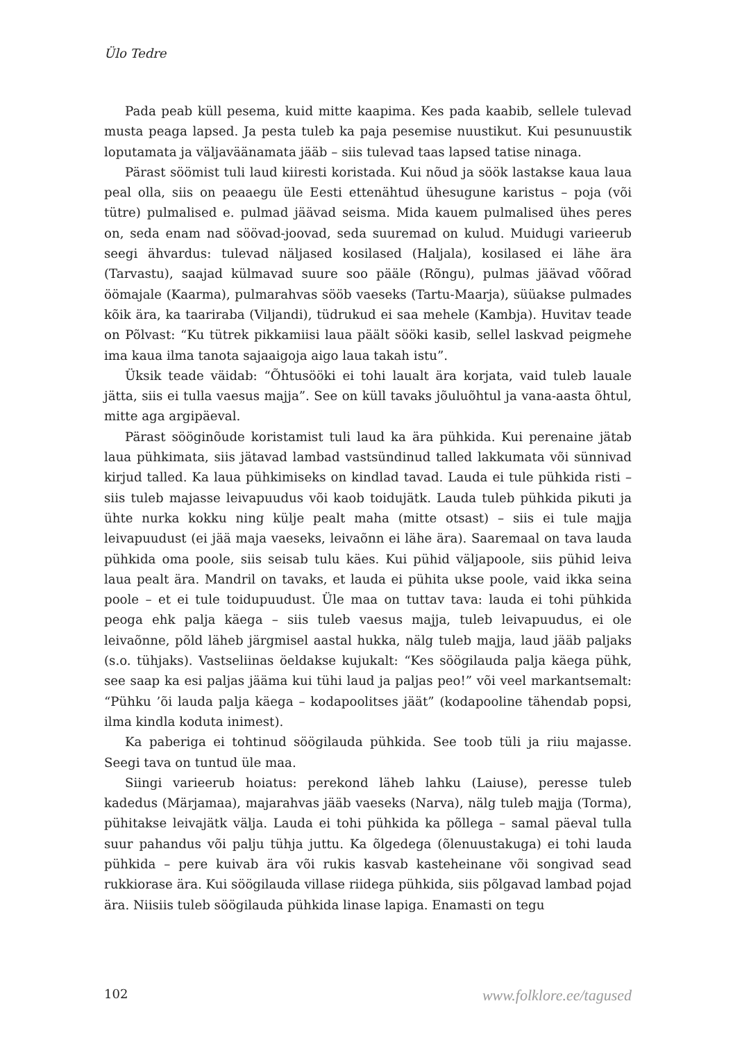Ülo Tedre
Pada peab küll pesema, kuid mitte kaapima. Kes pada kaabib, sellele tulevad musta peaga lapsed. Ja pesta tuleb ka paja pesemise nuustikut. Kui pesunuustik loputamata ja väljaväänamata jääb – siis tulevad taas lapsed tatise ninaga.
Pärast söömist tuli laud kiiresti koristada. Kui nõud ja söök lastakse kaua laua peal olla, siis on peaaegu üle Eesti ettenähtud ühesugune karistus – poja (või tütre) pulmalised e. pulmad jäävad seisma. Mida kauem pulmalised ühes peres on, seda enam nad söövad-joovad, seda suuremad on kulud. Muidugi varieerub seegi ähvardus: tulevad näljased kosilased (Haljala), kosilased ei lähe ära (Tarvastu), saajad külmavad suure soo pääle (Rõngu), pulmas jäävad võõrad öömajale (Kaarma), pulmarahvas sööb vaeseks (Tartu-Maarja), süüakse pulmades kõik ära, ka taariraba (Viljandi), tüdrukud ei saa mehele (Kambja). Huvitav teade on Põlvast: “Ku tütrek pikkamiisi laua päält sööki kasib, sellel laskvad peigmehe ima kaua ilma tanota sajaaigoja aigo laua takah istu”.
Üksik teade väidab: “Õhtusööki ei tohi laualt ära korjata, vaid tuleb lauale jätta, siis ei tulla vaesus majja”. See on küll tavaks jõuluõhtul ja vana-aasta õhtul, mitte aga argipäeval.
Pärast sööginõude koristamist tuli laud ka ära pühkida. Kui perenaine jätab laua pühkimata, siis jätavad lambad vastsündinud talled lakkumata või sünnivad kirjud talled. Ka laua pühkimiseks on kindlad tavad. Lauda ei tule pühkida risti – siis tuleb majasse leivapuudus või kaob toidujätk. Lauda tuleb pühkida pikuti ja ühte nurka kokku ning külje pealt maha (mitte otsast) – siis ei tule majja leivapuudust (ei jää maja vaeseks, leivaõnn ei lähe ära). Saaremaal on tava lauda pühkida oma poole, siis seisab tulu käes. Kui pühid väljapoole, siis pühid leiva laua pealt ära. Mandril on tavaks, et lauda ei pühita ukse poole, vaid ikka seina poole – et ei tule toidupuudust. Üle maa on tuttav tava: lauda ei tohi pühkida peoga ehk palja käega – siis tuleb vaesus majja, tuleb leivapuudus, ei ole leivaõnne, põld läheb järgmisel aastal hukka, nälg tuleb majja, laud jääb paljaks (s.o. tühjaks). Vastseliinas öeldakse kujukalt: “Kes söögilauda palja käega pühk, see saap ka esi paljas jääma kui tühi laud ja paljas peo!” või veel markantsemalt: “Pühku ’õi lauda palja käega – kodapoolitses jäät” (kodapooline tähendab popsi, ilma kindla koduta inimest).
Ka paberiga ei tohtinud söögilauda pühkida. See toob tüli ja riiu majasse. Seegi tava on tuntud üle maa.
Siingi varieerub hoiatus: perekond läheb lahku (Laiuse), peresse tuleb kadedus (Märjamaa), majarahvas jääb vaeseks (Narva), nälg tuleb majja (Torma), pühitakse leivajätk välja. Lauda ei tohi pühkida ka põllega – samal päeval tulla suur pahandus või palju tühja juttu. Ka õlgedega (õlenuustakuga) ei tohi lauda pühkida – pere kuivab ära või rukis kasvab kasteheinane või songivad sead rukkiorase ära. Kui söögilauda villase riidega pühkida, siis põlgavad lambad pojad ära. Niisiis tuleb söögilauda pühkida linase lapiga. Enamasti on tegu
102 www.folklore.ee/tagused